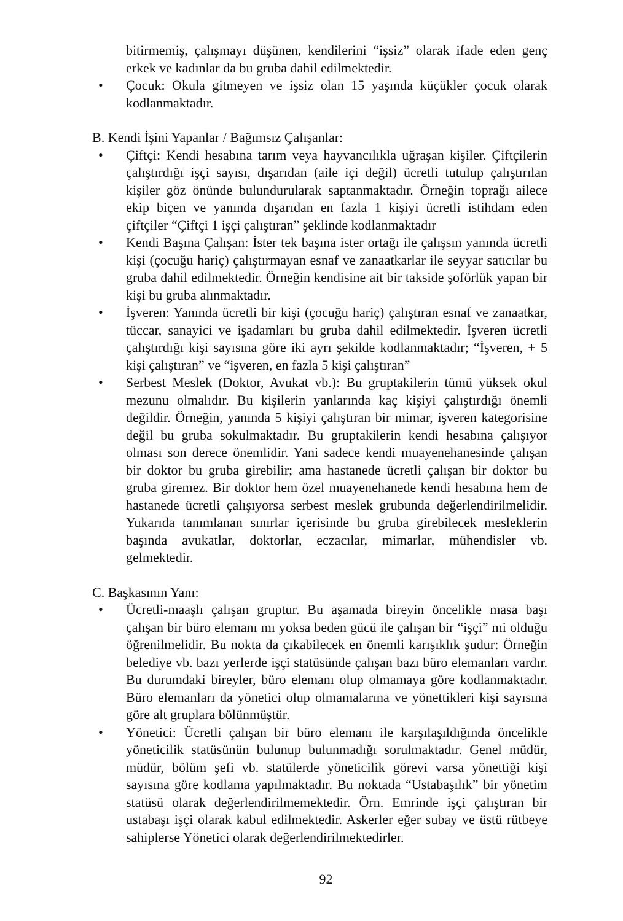bitirmemiş, çalışmayı düşünen, kendilerini “işsiz” olarak ifade eden genç erkek ve kadınlar da bu gruba dahil edilmektedir.
• Çocuk: Okula gitmeyen ve işsiz olan 15 yaşında küçükler çocuk olarak kodlanmaktadır.
B. Kendi İşini Yapanlar / Bağımsız Çalışanlar:
• Çiftçi: Kendi hesabına tarım veya hayvancılıkla uğraşan kişiler. Çiftçilerin çalıştırdığı işçi sayısı, dışarıdan (aile içi değil) ücretli tutulup çalıştırılan kişiler göz önünde bulundurularak saptanmaktadır. Örneğin toprağı ailece ekip biçen ve yanında dışarıdan en fazla 1 kişiyi ücretli istihdam eden çiftçiler “Çiftçi 1 işçi çalıştıran” şeklinde kodlanmaktadır
• Kendi Başına Çalışan: İster tek başına ister ortağı ile çalışsın yanında ücretli kişi (çocuğu hariç) çalıştırmayan esnaf ve zanaatkarlar ile seyyar satıcılar bu gruba dahil edilmektedir. Örneğin kendisine ait bir takside şoförlük yapan bir kişi bu gruba alınmaktadır.
• İşveren: Yanında ücretli bir kişi (çocuğu hariç) çalıştıran esnaf ve zanaatkar, tüccar, sanayici ve işadamları bu gruba dahil edilmektedir. İşveren ücretli çalıştırdığı kişi sayısına göre iki ayrı şekilde kodlanmaktadır; “İşveren, + 5 kişi çalıştıran” ve “işveren, en fazla 5 kişi çalıştıran”
• Serbest Meslek (Doktor, Avukat vb.): Bu gruptakilerin tümü yüksek okul mezunu olmalıdır. Bu kişilerin yanlarında kaç kişiyi çalıştırdığı önemli değildir. Örneğin, yanında 5 kişiyi çalıştıran bir mimar, işveren kategorisine değil bu gruba sokulmaktadır. Bu gruptakilerin kendi hesabına çalışıyor olması son derece önemlidir. Yani sadece kendi muayenehanesinde çalışan bir doktor bu gruba girebilir; ama hastanede ücretli çalışan bir doktor bu gruba giremez. Bir doktor hem özel muayenehanede kendi hesabına hem de hastanede ücretli çalışıyorsa serbest meslek grubunda değerlendirilmelidir. Yukarıda tanımlanan sınırlar içerisinde bu gruba girebilecek mesleklerin başında avukatlar, doktorlar, eczacılar, mimarlar, mühendisler vb. gelmektedir.
C. Başkasının Yanı:
• Ücretli-maaşlı çalışan gruptur. Bu aşamada bireyin öncelikle masa başı çalışan bir büro elemanı mı yoksa beden gücü ile çalışan bir “işçi” mi olduğu öğrenilmelidir. Bu nokta da çıkabilecek en önemli karışıklık şudur: Örneğin belediye vb. bazı yerlerde işçi statüsünde çalışan bazı büro elemanları vardır. Bu durumdaki bireyler, büro elemanı olup olmamaya göre kodlanmaktadır. Büro elemanları da yönetici olup olmamalarına ve yönettikleri kişi sayısına göre alt gruplara bölünmüştür.
• Yönetici: Ücretli çalışan bir büro elemanı ile karşılaşıldığında öncelikle yöneticilik statüsünün bulunup bulunmadığı sorulmaktadır. Genel müdür, müdür, bölüm şefi vb. statülerde yöneticilik görevi varsa yönettiği kişi sayısına göre kodlama yapılmaktadır. Bu noktada “Ustabaşılık” bir yönetim statüsü olarak değerlendirilmemektedir. Örn. Emrinde işçi çalıştıran bir ustabaşı işçi olarak kabul edilmektedir. Askerler eğer subay ve üstü rütbeye sahiplerse Yönetici olarak değerlendirilmektedirler.
92